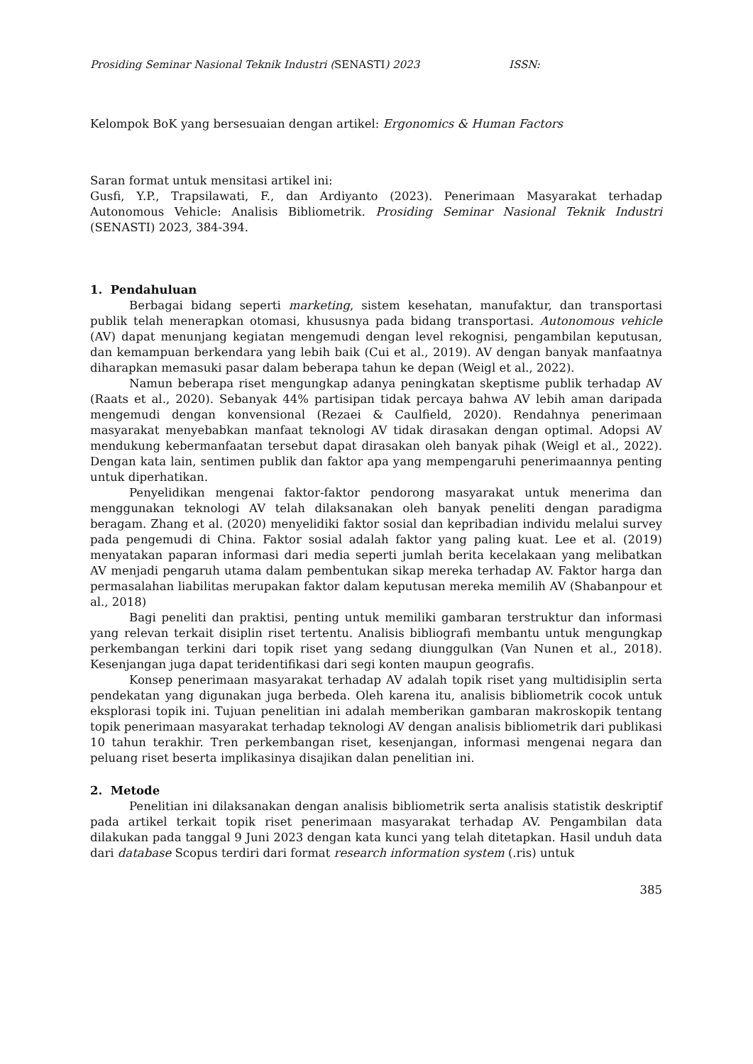Prosiding Seminar Nasional Teknik Industri (SENASTI) 2023 ISSN:
Kelompok BoK yang bersesuaian dengan artikel: Ergonomics & Human Factors
Saran format untuk mensitasi artikel ini:
Gusfi, Y.P., Trapsilawati, F., dan Ardiyanto (2023). Penerimaan Masyarakat terhadap Autonomous Vehicle: Analisis Bibliometrik. Prosiding Seminar Nasional Teknik Industri (SENASTI) 2023, 384-394.
1. Pendahuluan
Berbagai bidang seperti marketing, sistem kesehatan, manufaktur, dan transportasi publik telah menerapkan otomasi, khususnya pada bidang transportasi. Autonomous vehicle (AV) dapat menunjang kegiatan mengemudi dengan level rekognisi, pengambilan keputusan, dan kemampuan berkendara yang lebih baik (Cui et al., 2019). AV dengan banyak manfaatnya diharapkan memasuki pasar dalam beberapa tahun ke depan (Weigl et al., 2022).
Namun beberapa riset mengungkap adanya peningkatan skeptisme publik terhadap AV (Raats et al., 2020). Sebanyak 44% partisipan tidak percaya bahwa AV lebih aman daripada mengemudi dengan konvensional (Rezaei & Caulfield, 2020). Rendahnya penerimaan masyarakat menyebabkan manfaat teknologi AV tidak dirasakan dengan optimal. Adopsi AV mendukung kebermanfaatan tersebut dapat dirasakan oleh banyak pihak (Weigl et al., 2022). Dengan kata lain, sentimen publik dan faktor apa yang mempengaruhi penerimaannya penting untuk diperhatikan.
Penyelidikan mengenai faktor-faktor pendorong masyarakat untuk menerima dan menggunakan teknologi AV telah dilaksanakan oleh banyak peneliti dengan paradigma beragam. Zhang et al. (2020) menyelidiki faktor sosial dan kepribadian individu melalui survey pada pengemudi di China. Faktor sosial adalah faktor yang paling kuat. Lee et al. (2019) menyatakan paparan informasi dari media seperti jumlah berita kecelakaan yang melibatkan AV menjadi pengaruh utama dalam pembentukan sikap mereka terhadap AV. Faktor harga dan permasalahan liabilitas merupakan faktor dalam keputusan mereka memilih AV (Shabanpour et al., 2018)
Bagi peneliti dan praktisi, penting untuk memiliki gambaran terstruktur dan informasi yang relevan terkait disiplin riset tertentu. Analisis bibliografi membantu untuk mengungkap perkembangan terkini dari topik riset yang sedang diunggulkan (Van Nunen et al., 2018). Kesenjangan juga dapat teridentifikasi dari segi konten maupun geografis.
Konsep penerimaan masyarakat terhadap AV adalah topik riset yang multidisiplin serta pendekatan yang digunakan juga berbeda. Oleh karena itu, analisis bibliometrik cocok untuk eksplorasi topik ini. Tujuan penelitian ini adalah memberikan gambaran makroskopik tentang topik penerimaan masyarakat terhadap teknologi AV dengan analisis bibliometrik dari publikasi 10 tahun terakhir. Tren perkembangan riset, kesenjangan, informasi mengenai negara dan peluang riset beserta implikasinya disajikan dalan penelitian ini.
2. Metode
Penelitian ini dilaksanakan dengan analisis bibliometrik serta analisis statistik deskriptif pada artikel terkait topik riset penerimaan masyarakat terhadap AV. Pengambilan data dilakukan pada tanggal 9 Juni 2023 dengan kata kunci yang telah ditetapkan. Hasil unduh data dari database Scopus terdiri dari format research information system (.ris) untuk
385